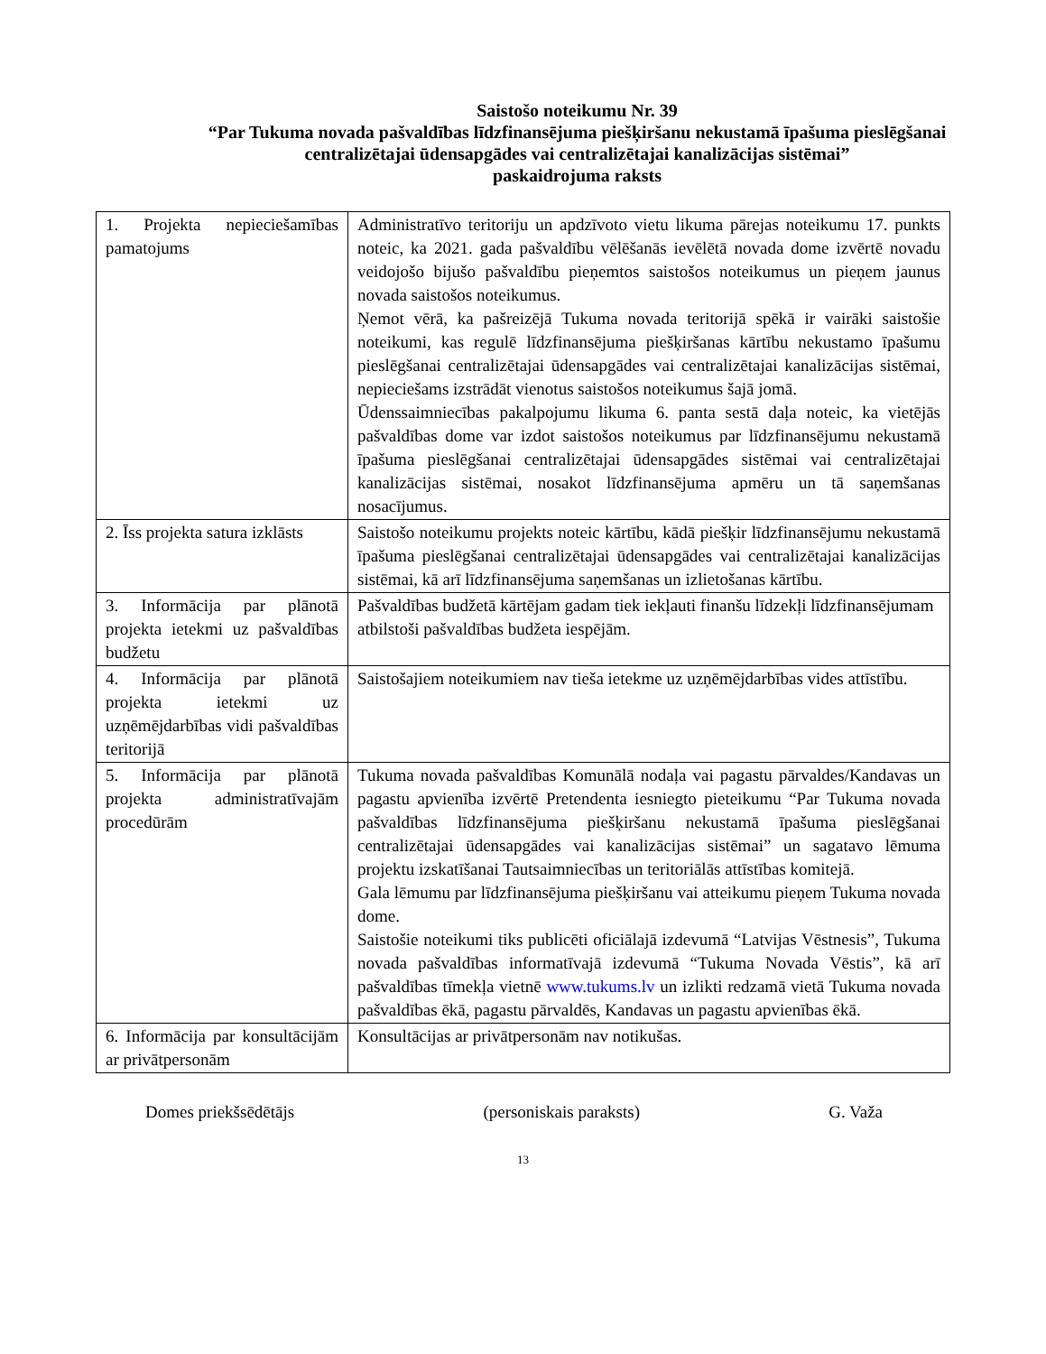Saistošo noteikumu Nr. 39
“Par Tukuma novada pašvaldības līdzfinansējuma piešķiršanu nekustamā īpašuma pieslēgšanai centralizētajai ūdensapgādes vai centralizētajai kanalizācijas sistēmai”
paskaidrojuma raksts
| 1. Projekta nepieciešamības pamatojums | Administratīvo teritoriju un apdzīvoto vietu likuma pārejas noteikumu 17. punkts noteic, ka 2021. gada pašvaldību vēlēšanās ievēlētā novada dome izvērtē novadu veidojošo bijušo pašvaldību pieņemtos saistošos noteikumus un pieņem jaunus novada saistošos noteikumus. Ņemot vērā, ka pašreizējā Tukuma novada teritorijā spēkā ir vairāki saistošie noteikumi, kas regulē līdzfinansējuma piešķiršanas kārtību nekustamo īpašumu pieslēgšanai centralizētajai ūdensapgādes vai centralizētajai kanalizācijas sistēmai, nepieciešams izstrādāt vienotus saistošos noteikumus šajā jomā. Ūdenssaimniecības pakalpojumu likuma 6. panta sestā daļa noteic, ka vietējās pašvaldības dome var izdot saistošos noteikumus par līdzfinansējumu nekustamā īpašuma pieslēgšanai centralizētajai ūdensapgādes sistēmai vai centralizētajai kanalizācijas sistēmai, nosakot līdzfinansējuma apmēru un tā saņemšanas nosacījumus. |
| 2. Īss projekta satura izklāsts | Saistošo noteikumu projekts noteic kārtību, kādā piešķir līdzfinansējumu nekustamā īpašuma pieslēgšanai centralizētajai ūdensapgādes vai centralizētajai kanalizācijas sistēmai, kā arī līdzfinansējuma saņemšanas un izlietošanas kārtību. |
| 3. Informācija par plānotā projekta ietekmi uz pašvaldības budžetu | Pašvaldības budžetā kārtējam gadam tiek iekļauti finanšu līdzekļi līdzfinansējumam atbilstoši pašvaldības budžeta iespējām. |
| 4. Informācija par plānotā projekta ietekmi uz uzņēmējdarbības vidi pašvaldības teritorijā | Saistošajiem noteikumiem nav tieša ietekme uz uzņēmējdarbības vides attīstību. |
| 5. Informācija par plānotā projekta administratīvajām procedūrām | Tukuma novada pašvaldības Komunālā nodaļa vai pagastu pārvaldes/Kandavas un pagastu apvienība izvērtē Pretendenta iesniegto pieteikumu “Par Tukuma novada pašvaldības līdzfinansējuma piešķiršanu nekustamā īpašuma pieslēgšanai centralizētajai ūdensapgādes vai kanalizācijas sistēmai” un sagatavo lēmuma projektu izskatīšanai Tautsaimniecības un teritoriālās attīstības komitejā. Gala lēmumu par līdzfinansējuma piešķiršanu vai atteikumu pieņem Tukuma novada dome. Saistošie noteikumi tiks publicēti oficiālajā izdevumā “Latvijas Vēstnesis”, Tukuma novada pašvaldības informatīvajā izdevumā “Tukuma Novada Vēstis”, kā arī pašvaldības tīmekļa vietnē www.tukums.lv un izlikti redzamā vietā Tukuma novada pašvaldības ēkā, pagastu pārvaldēs, Kandavas un pagastu apvienības ēkā. |
| 6. Informācija par konsultācijām ar privātpersonām | Konsultācijas ar privātpersonām nav notikušas. |
Domes priekšsēdētājs (personiskais paraksts) G. Važa
13